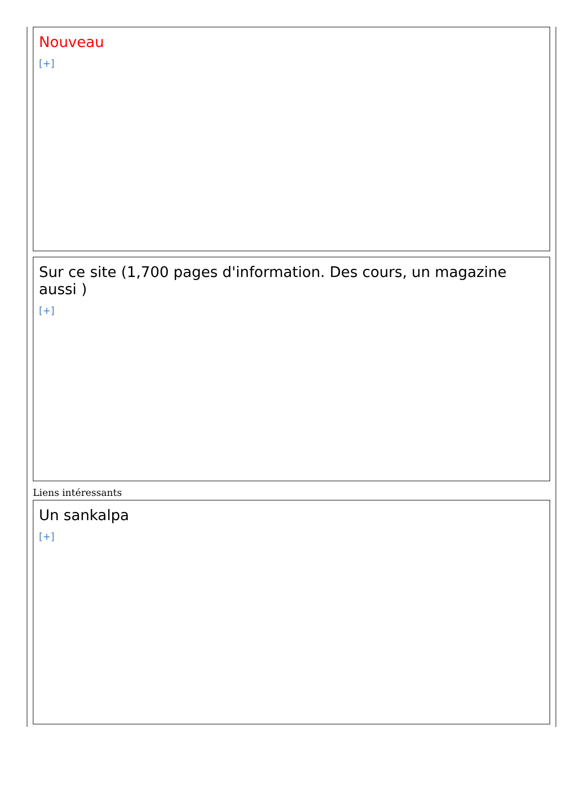Nouveau
[+]
Sur ce site (1,700 pages d'information. Des cours, un magazine aussi )
[+]
Liens intéressants
Un sankalpa
[+]